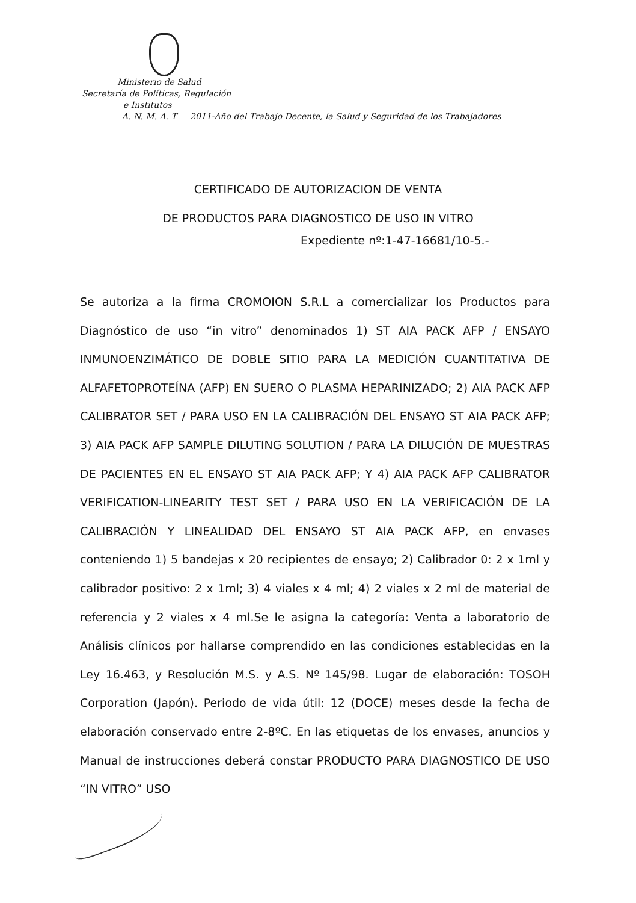Ministerio de Salud
Secretaría de Políticas, Regulación
e Institutos
A. N. M. A. T 2011-Año del Trabajo Decente, la Salud y Seguridad de los Trabajadores
CERTIFICADO DE AUTORIZACION DE VENTA
DE PRODUCTOS PARA DIAGNOSTICO DE USO IN VITRO
Expediente nº:1-47-16681/10-5.-
Se autoriza a la firma CROMOION S.R.L a comercializar los Productos para Diagnóstico de uso “in vitro” denominados 1) ST AIA PACK AFP / ENSAYO INMUNOENZIMÁTICO DE DOBLE SITIO PARA LA MEDICIÓN CUANTITATIVA DE ALFAFETOPROTEÍNA (AFP) EN SUERO O PLASMA HEPARINIZADO; 2) AIA PACK AFP CALIBRATOR SET / PARA USO EN LA CALIBRACIÓN DEL ENSAYO ST AIA PACK AFP; 3) AIA PACK AFP SAMPLE DILUTING SOLUTION / PARA LA DILUCIÓN DE MUESTRAS DE PACIENTES EN EL ENSAYO ST AIA PACK AFP; Y 4) AIA PACK AFP CALIBRATOR VERIFICATION-LINEARITY TEST SET / PARA USO EN LA VERIFICACIÓN DE LA CALIBRACIÓN Y LINEALIDAD DEL ENSAYO ST AIA PACK AFP, en envases conteniendo 1) 5 bandejas x 20 recipientes de ensayo; 2) Calibrador 0: 2 x 1ml y calibrador positivo: 2 x 1ml; 3) 4 viales x 4 ml; 4) 2 viales x 2 ml de material de referencia y 2 viales x 4 ml.Se le asigna la categoría: Venta a laboratorio de Análisis clínicos por hallarse comprendido en las condiciones establecidas en la Ley 16.463, y Resolución M.S. y A.S. Nº 145/98. Lugar de elaboración: TOSOH Corporation (Japón). Periodo de vida útil: 12 (DOCE) meses desde la fecha de elaboración conservado entre 2-8ºC. En las etiquetas de los envases, anuncios y Manual de instrucciones deberá constar PRODUCTO PARA DIAGNOSTICO DE USO “IN VITRO” USO